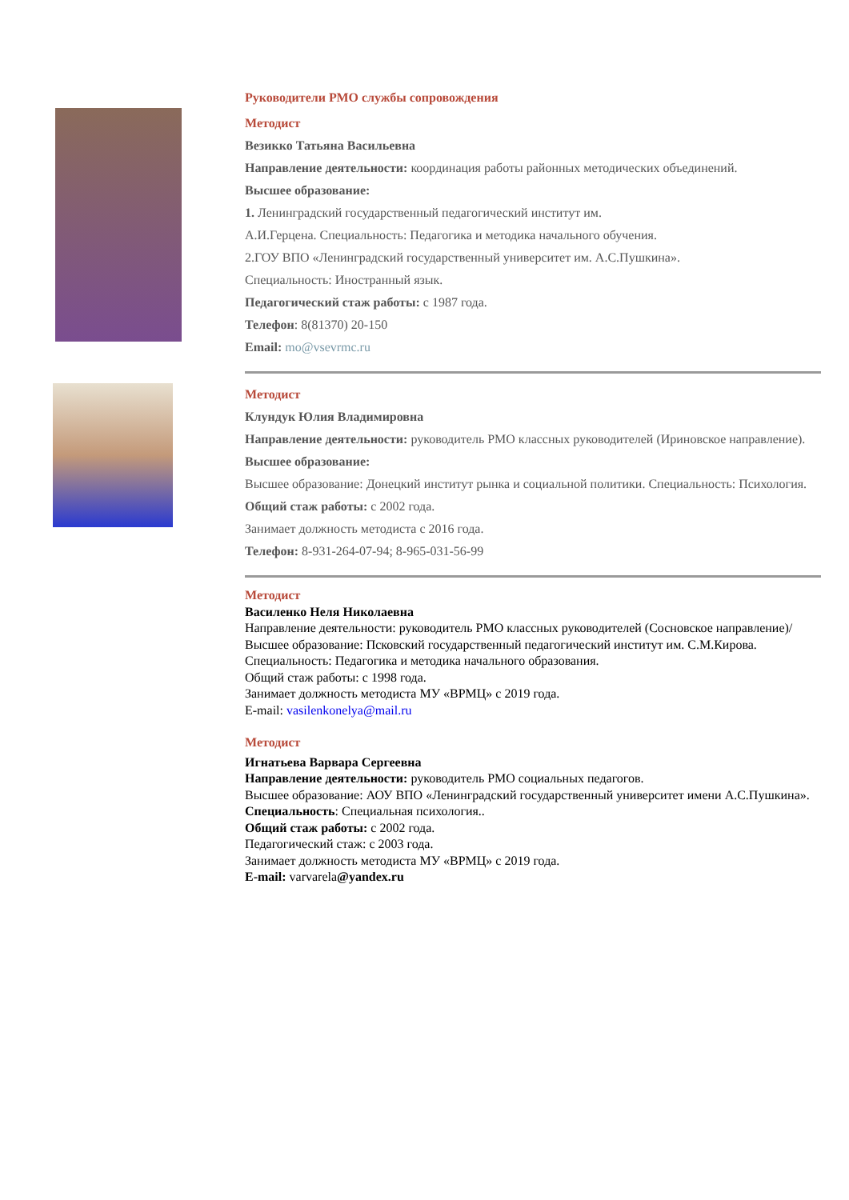Руководители РМО службы сопровождения
Методист
Везикко Татьяна Васильевна
Направление деятельности: координация работы районных методических объединений.
Высшее образование:
1. Ленинградский государственный педагогический институт им.
А.И.Герцена. Специальность: Педагогика и методика начального обучения.
2.ГОУ ВПО «Ленинградский государственный университет им. А.С.Пушкина».
Специальность: Иностранный язык.
Педагогический стаж работы: с 1987 года.
Телефон: 8(81370) 20-150
Email: mo@vsevrmc.ru
Методист
Клундук Юлия Владимировна
Направление деятельности: руководитель РМО классных руководителей (Ириновское направление).
Высшее образование:
Высшее образование: Донецкий институт рынка и социальной политики. Специальность: Психология.
Общий стаж работы: с 2002 года.
Занимает должность методиста с 2016 года.
Телефон: 8-931-264-07-94; 8-965-031-56-99
Методист
Василенко Неля Николаевна
Направление деятельности: руководитель РМО классных руководителей (Сосновское направление)/
Высшее образование: Псковский государственный педагогический институт им. С.М.Кирова.
Специальность: Педагогика и методика начального образования.
Общий стаж работы: с 1998 года.
Занимает должность методиста МУ «ВРМЦ» с 2019 года.
E-mail: vasilenkonelya@mail.ru
Методист
Игнатьева Варвара Сергеевна
Направление деятельности: руководитель РМО социальных педагогов.
Высшее образование: АОУ ВПО «Ленинградский государственный университет имени А.С.Пушкина».
Специальность: Специальная психология..
Общий стаж работы: с 2002 года.
Педагогический стаж: с 2003 года.
Занимает должность методиста МУ «ВРМЦ» с 2019 года.
E-mail: varvarela@yandex.ru